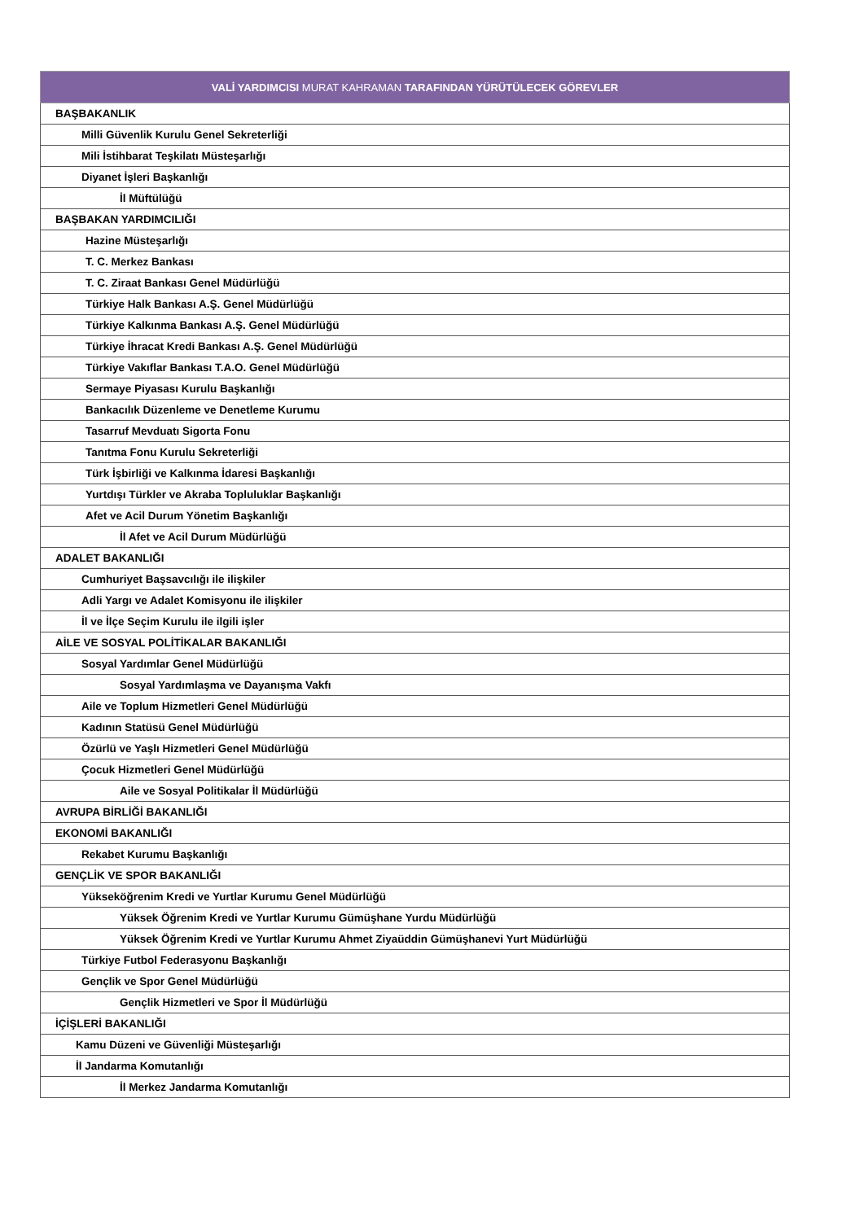| VALİ YARDIMCISI MURAT KAHRAMAN TARAFINDAN YÜRÜTÜLECEK GÖREVLER |
| --- |
| BAŞBAKANLIK |
| Milli Güvenlik Kurulu Genel Sekreterliği |
| Mili İstihbarat Teşkilatı Müsteşarlığı |
| Diyanet İşleri Başkanlığı |
| İl Müftülüğü |
| BAŞBAKAN YARDIMCILIĞI |
| Hazine Müsteşarlığı |
| T. C. Merkez Bankası |
| T. C. Ziraat Bankası Genel Müdürlüğü |
| Türkiye Halk Bankası A.Ş. Genel Müdürlüğü |
| Türkiye Kalkınma Bankası A.Ş. Genel Müdürlüğü |
| Türkiye İhracat Kredi Bankası A.Ş. Genel Müdürlüğü |
| Türkiye Vakıflar Bankası T.A.O. Genel Müdürlüğü |
| Sermaye Piyasası Kurulu Başkanlığı |
| Bankacılık Düzenleme ve Denetleme Kurumu |
| Tasarruf Mevduatı Sigorta Fonu |
| Tanıtma Fonu Kurulu Sekreterliği |
| Türk İşbirliği ve Kalkınma İdaresi Başkanlığı |
| Yurtdışı Türkler ve Akraba Topluluklar Başkanlığı |
| Afet ve Acil Durum Yönetim Başkanlığı |
| İl Afet ve Acil Durum Müdürlüğü |
| ADALET BAKANLIĞI |
| Cumhuriyet Başsavcılığı ile ilişkiler |
| Adli Yargı ve Adalet Komisyonu ile ilişkiler |
| İl ve İlçe Seçim Kurulu ile ilgili işler |
| AİLE VE SOSYAL POLİTİKALAR BAKANLIĞI |
| Sosyal Yardımlar Genel Müdürlüğü |
| Sosyal Yardımlaşma ve Dayanışma Vakfı |
| Aile ve Toplum Hizmetleri Genel Müdürlüğü |
| Kadının Statüsü Genel Müdürlüğü |
| Özürlü ve Yaşlı Hizmetleri Genel Müdürlüğü |
| Çocuk Hizmetleri Genel Müdürlüğü |
| Aile ve Sosyal Politikalar İl Müdürlüğü |
| AVRUPA BİRLİĞİ BAKANLIĞI |
| EKONOMİ BAKANLIĞI |
| Rekabet Kurumu Başkanlığı |
| GENÇLİK VE SPOR BAKANLIĞI |
| Yükseköğrenim Kredi ve Yurtlar Kurumu Genel Müdürlüğü |
| Yüksek Öğrenim Kredi ve Yurtlar Kurumu Gümüşhane Yurdu Müdürlüğü |
| Yüksek Öğrenim Kredi ve Yurtlar Kurumu Ahmet Ziyaüddin Gümüşhanevi Yurt Müdürlüğü |
| Türkiye Futbol Federasyonu Başkanlığı |
| Gençlik ve Spor Genel Müdürlüğü |
| Gençlik Hizmetleri ve Spor İl Müdürlüğü |
| İÇİŞLERİ BAKANLIĞI |
| Kamu Düzeni ve Güvenliği Müsteşarlığı |
| İl Jandarma Komutanlığı |
| İl Merkez Jandarma Komutanlığı |